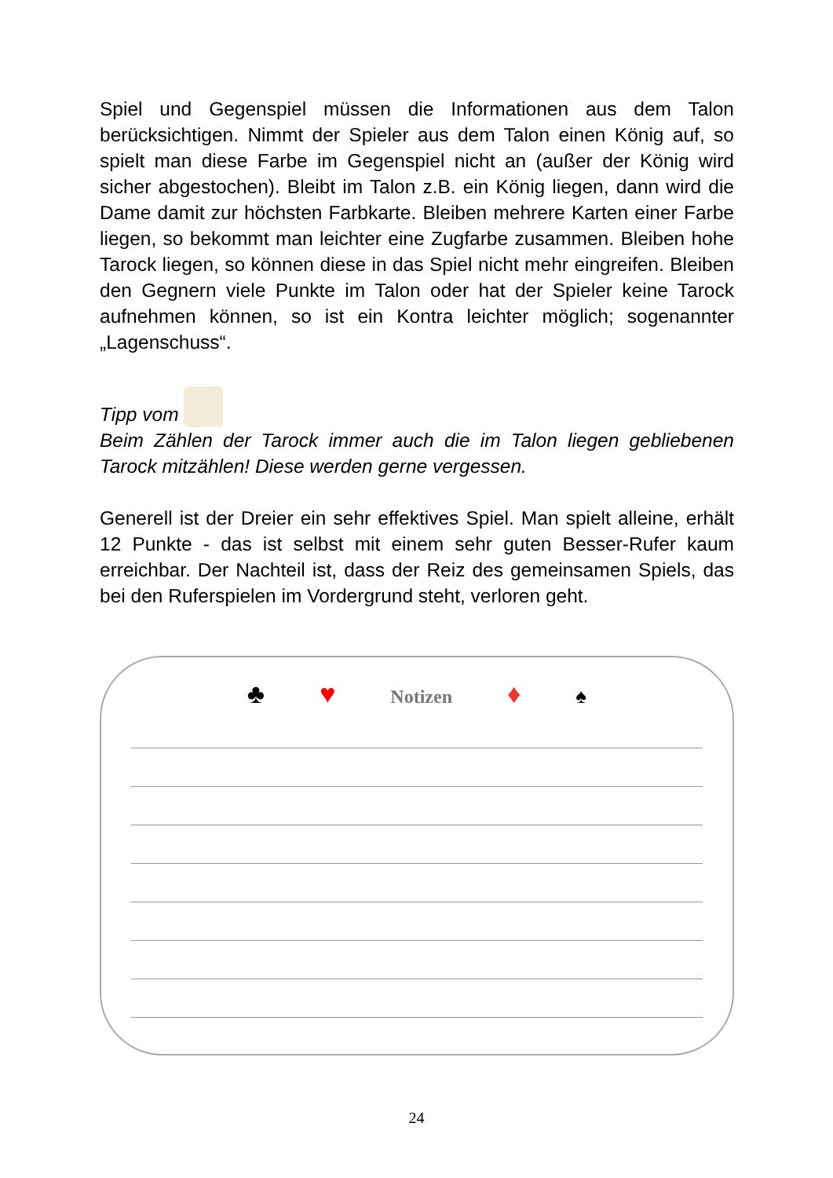Spiel und Gegenspiel müssen die Informationen aus dem Talon berücksichtigen. Nimmt der Spieler aus dem Talon einen König auf, so spielt man diese Farbe im Gegenspiel nicht an (außer der König wird sicher abgestochen). Bleibt im Talon z.B. ein König liegen, dann wird die Dame damit zur höchsten Farbkarte. Bleiben mehrere Karten einer Farbe liegen, so bekommt man leichter eine Zugfarbe zusammen. Bleiben hohe Tarock liegen, so können diese in das Spiel nicht mehr eingreifen. Bleiben den Gegnern viele Punkte im Talon oder hat der Spieler keine Tarock aufnehmen können, so ist ein Kontra leichter möglich; sogenannter „Lagenschuss“.
Tipp vom
Beim Zählen der Tarock immer auch die im Talon liegen gebliebenen Tarock mitzählen! Diese werden gerne vergessen.
Generell ist der Dreier ein sehr effektives Spiel. Man spielt alleine, erhält 12 Punkte - das ist selbst mit einem sehr guten Besser-Rufer kaum erreichbar. Der Nachteil ist, dass der Reiz des gemeinsamen Spiels, das bei den Ruferspielen im Vordergrund steht, verloren geht.
♣ ♥ Notizen ♦ ♠
24